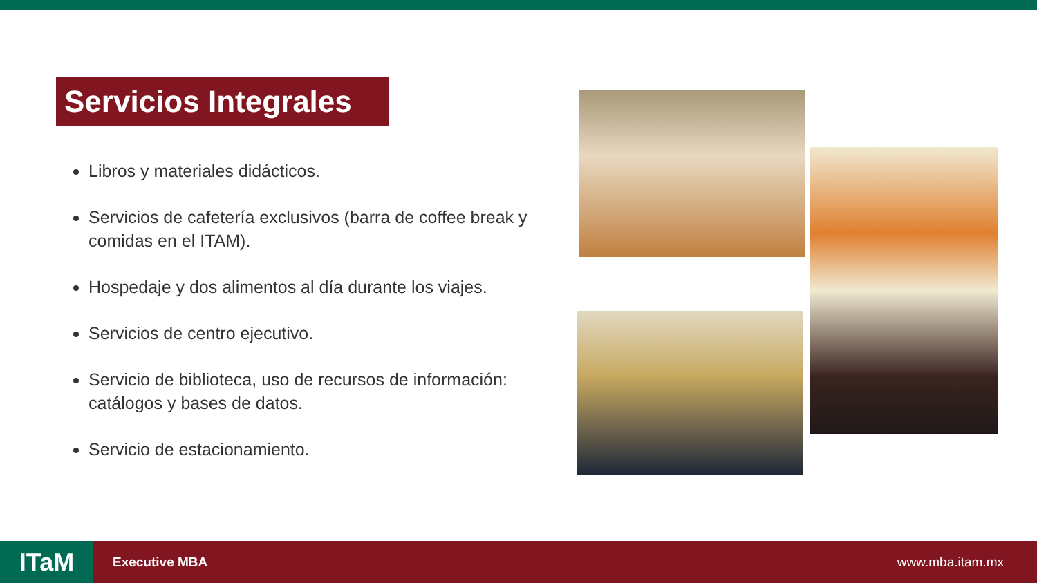Servicios Integrales
Libros y materiales didácticos.
Servicios de cafetería exclusivos (barra de coffee break y comidas en el ITAM).
Hospedaje y dos alimentos al día durante los viajes.
Servicios de centro ejecutivo.
Servicio de biblioteca, uso de recursos de información: catálogos y bases de datos.
Servicio de estacionamiento.
ITaM
Executive MBA www.mba.itam.mx